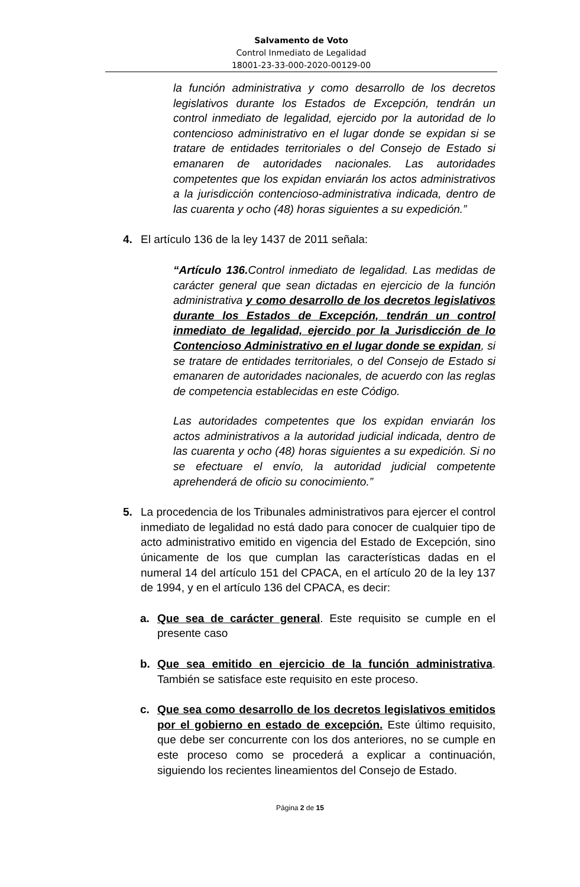Salvamento de Voto
Control Inmediato de Legalidad
18001-23-33-000-2020-00129-00
la función administrativa y como desarrollo de los decretos legislativos durante los Estados de Excepción, tendrán un control inmediato de legalidad, ejercido por la autoridad de lo contencioso administrativo en el lugar donde se expidan si se tratare de entidades territoriales o del Consejo de Estado si emanaren de autoridades nacionales. Las autoridades competentes que los expidan enviarán los actos administrativos a la jurisdicción contencioso-administrativa indicada, dentro de las cuarenta y ocho (48) horas siguientes a su expedición.”
4. El artículo 136 de la ley 1437 de 2011 señala:
“Artículo 136. Control inmediato de legalidad. Las medidas de carácter general que sean dictadas en ejercicio de la función administrativa y como desarrollo de los decretos legislativos durante los Estados de Excepción, tendrán un control inmediato de legalidad, ejercido por la Jurisdicción de lo Contencioso Administrativo en el lugar donde se expidan, si se tratare de entidades territoriales, o del Consejo de Estado si emanaren de autoridades nacionales, de acuerdo con las reglas de competencia establecidas en este Código.
Las autoridades competentes que los expidan enviarán los actos administrativos a la autoridad judicial indicada, dentro de las cuarenta y ocho (48) horas siguientes a su expedición. Si no se efectuare el envío, la autoridad judicial competente aprehenderá de oficio su conocimiento.”
5. La procedencia de los Tribunales administrativos para ejercer el control inmediato de legalidad no está dado para conocer de cualquier tipo de acto administrativo emitido en vigencia del Estado de Excepción, sino únicamente de los que cumplan las características dadas en el numeral 14 del artículo 151 del CPACA, en el artículo 20 de la ley 137 de 1994, y en el artículo 136 del CPACA, es decir:
a. Que sea de carácter general. Este requisito se cumple en el presente caso
b. Que sea emitido en ejercicio de la función administrativa. También se satisface este requisito en este proceso.
c. Que sea como desarrollo de los decretos legislativos emitidos por el gobierno en estado de excepción. Este último requisito, que debe ser concurrente con los dos anteriores, no se cumple en este proceso como se procederá a explicar a continuación, siguiendo los recientes lineamientos del Consejo de Estado.
Página 2 de 15